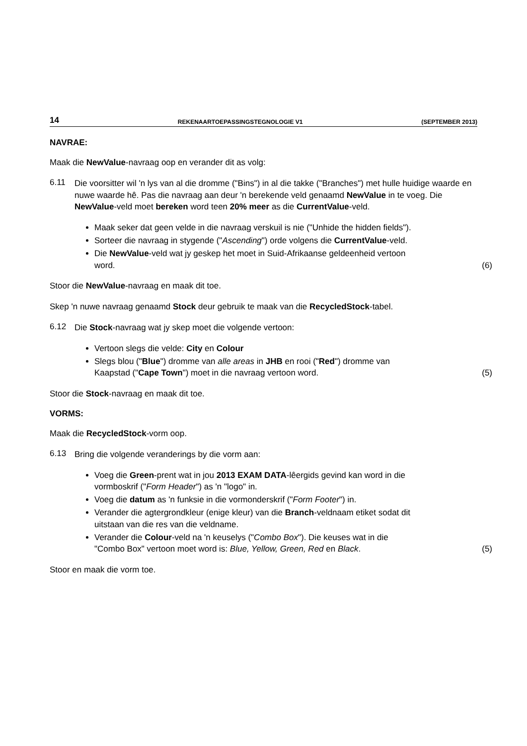14 REKENAARTOEPASSINGSTEGNOLOGIE V1 (SEPTEMBER 2013)
NAVRAE:
Maak die NewValue-navraag oop en verander dit as volg:
6.11
Die voorsitter wil 'n lys van al die dromme ("Bins") in al die takke ("Branches") met hulle huidige waarde en nuwe waarde hê. Pas die navraag aan deur 'n berekende veld genaamd NewValue in te voeg. Die NewValue-veld moet bereken word teen 20% meer as die CurrentValue-veld.
Maak seker dat geen velde in die navraag verskuil is nie ("Unhide the hidden fields").
Sorteer die navraag in stygende ("Ascending") orde volgens die CurrentValue-veld.
Die NewValue-veld wat jy geskep het moet in Suid-Afrikaanse geldeenheid vertoon word.
(6)
Stoor die NewValue-navraag en maak dit toe.
Skep 'n nuwe navraag genaamd Stock deur gebruik te maak van die RecycledStock-tabel.
6.12
Die Stock-navraag wat jy skep moet die volgende vertoon:
Vertoon slegs die velde: City en Colour
Slegs blou ("Blue") dromme van alle areas in JHB en rooi ("Red") dromme van Kaapstad ("Cape Town") moet in die navraag vertoon word.
(5)
Stoor die Stock-navraag en maak dit toe.
VORMS:
Maak die RecycledStock-vorm oop.
6.13
Bring die volgende veranderings by die vorm aan:
Voeg die Green-prent wat in jou 2013 EXAM DATA-lêergids gevind kan word in die vormboskrif ("Form Header") as 'n "logo" in.
Voeg die datum as 'n funksie in die vormonderskrif ("Form Footer") in.
Verander die agtergrondkleur (enige kleur) van die Branch-veldnaam etiket sodat dit uitstaan van die res van die veldname.
Verander die Colour-veld na 'n keuselys ("Combo Box"). Die keuses wat in die "Combo Box" vertoon moet word is: Blue, Yellow, Green, Red en Black.
(5)
Stoor en maak die vorm toe.